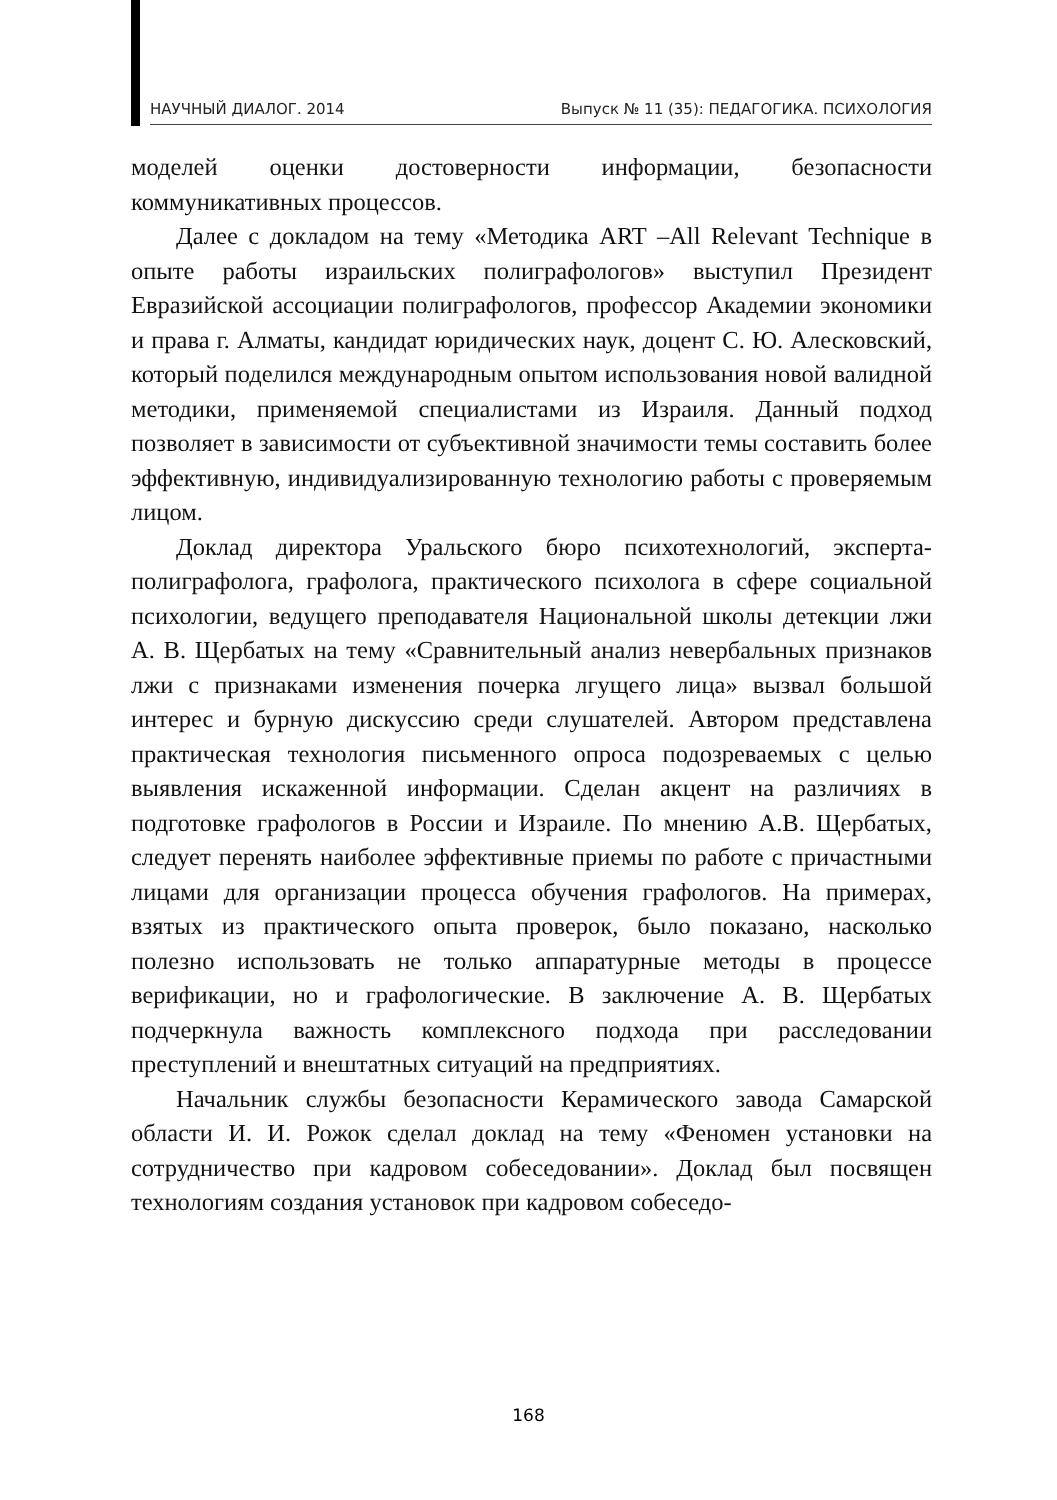НАУЧНЫЙ ДИАЛОГ. 2014 Выпуск № 11 (35): ПЕДАГОГИКА. ПСИХОЛОГИЯ
моделей оценки достоверности информации, безопасности коммуникативных процессов.
Далее с докладом на тему «Методика ART –All Relevant Technique в опыте работы израильских полиграфологов» выступил Президент Евразийской ассоциации полиграфологов, профессор Академии экономики и права г. Алматы, кандидат юридических наук, доцент С. Ю. Алесковский, который поделился международным опытом использования новой валидной методики, применяемой специалистами из Израиля. Данный подход позволяет в зависимости от субъективной значимости темы составить более эффективную, индивидуализированную технологию работы с проверяемым лицом.
Доклад директора Уральского бюро психотехнологий, эксперта-полиграфолога, графолога, практического психолога в сфере социальной психологии, ведущего преподавателя Национальной школы детекции лжи А. В. Щербатых на тему «Сравнительный анализ невербальных признаков лжи с признаками изменения почерка лгущего лица» вызвал большой интерес и бурную дискуссию среди слушателей. Автором представлена практическая технология письменного опроса подозреваемых с целью выявления искаженной информации. Сделан акцент на различиях в подготовке графологов в России и Израиле. По мнению А.В. Щербатых, следует перенять наиболее эффективные приемы по работе с причастными лицами для организации процесса обучения графологов. На примерах, взятых из практического опыта проверок, было показано, насколько полезно использовать не только аппаратурные методы в процессе верификации, но и графологические. В заключение А. В. Щербатых подчеркнула важность комплексного подхода при расследовании преступлений и внештатных ситуаций на предприятиях.
Начальник службы безопасности Керамического завода Самарской области И. И. Рожок сделал доклад на тему «Феномен установки на сотрудничество при кадровом собеседовании». Доклад был посвящен технологиям создания установок при кадровом собеседо-
168